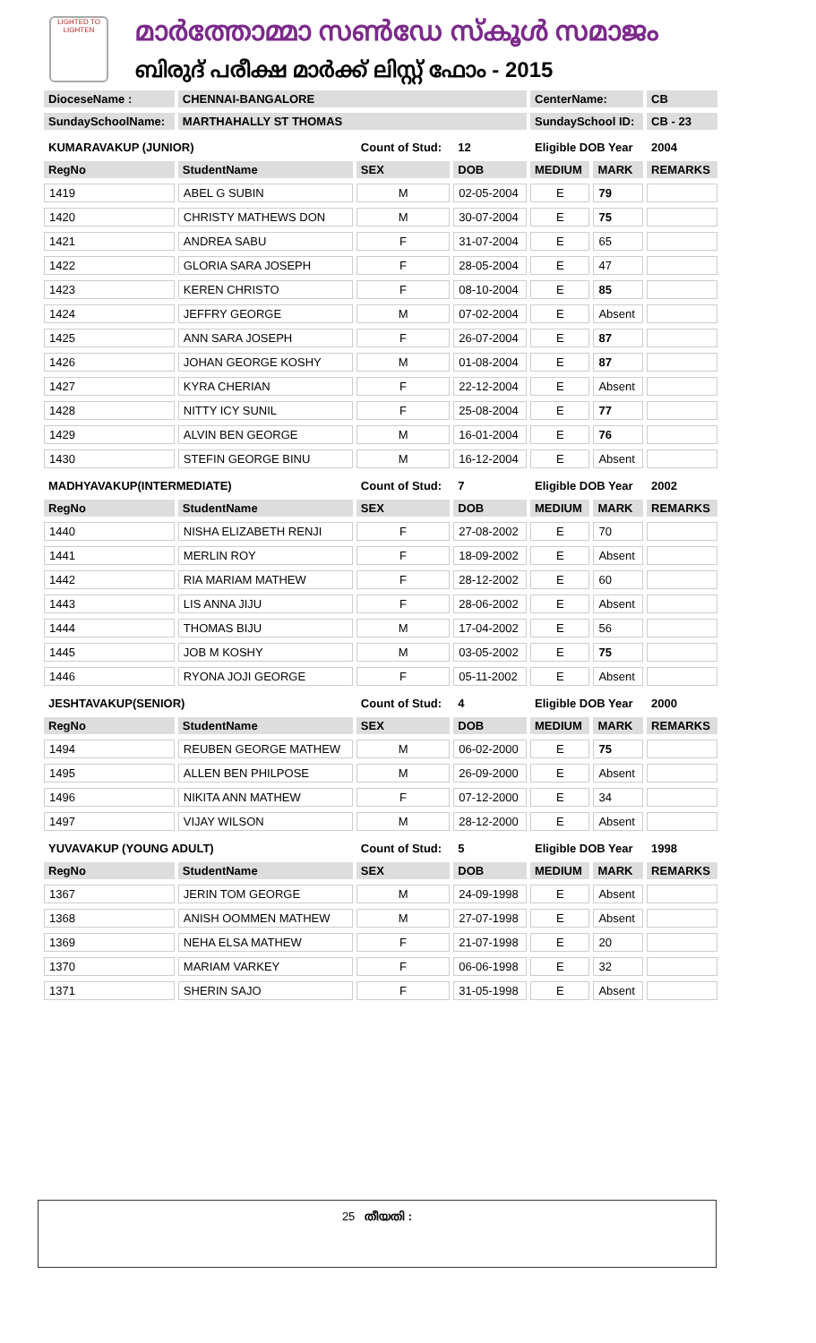LIGHTED TO LIGHTEN
മാർത്തോമ്മാ സൺഡേ സ്കൂൾ സമാജം
ബിരുദ് പരീക്ഷ മാർക്ക് ലിസ്റ്റ് ഫോം - 2015
| DioceseName : | CHENNAI-BANGALORE | | | CenterName: | | CB |
| SundaySchoolName: | MARTHAHALLY ST THOMAS | | | SundaySchool ID: | | CB - 23 |
| KUMARAVAKUP (JUNIOR) | | Count of Stud: | 12 | Eligible DOB Year | | 2004 |
| RegNo | StudentName | SEX | DOB | MEDIUM | MARK | REMARKS |
| 1419 | ABEL G SUBIN | M | 02-05-2004 | E | 79 | |
| 1420 | CHRISTY MATHEWS DON | M | 30-07-2004 | E | 75 | |
| 1421 | ANDREA SABU | F | 31-07-2004 | E | 65 | |
| 1422 | GLORIA SARA JOSEPH | F | 28-05-2004 | E | 47 | |
| 1423 | KEREN CHRISTO | F | 08-10-2004 | E | 85 | |
| 1424 | JEFFRY GEORGE | M | 07-02-2004 | E | Absent | |
| 1425 | ANN SARA JOSEPH | F | 26-07-2004 | E | 87 | |
| 1426 | JOHAN GEORGE KOSHY | M | 01-08-2004 | E | 87 | |
| 1427 | KYRA CHERIAN | F | 22-12-2004 | E | Absent | |
| 1428 | NITTY ICY SUNIL | F | 25-08-2004 | E | 77 | |
| 1429 | ALVIN BEN GEORGE | M | 16-01-2004 | E | 76 | |
| 1430 | STEFIN GEORGE BINU | M | 16-12-2004 | E | Absent | |
| MADHYAVAKUP(INTERMEDIATE) | | Count of Stud: | 7 | Eligible DOB Year | | 2002 |
| RegNo | StudentName | SEX | DOB | MEDIUM | MARK | REMARKS |
| 1440 | NISHA ELIZABETH RENJI | F | 27-08-2002 | E | 70 | |
| 1441 | MERLIN ROY | F | 18-09-2002 | E | Absent | |
| 1442 | RIA MARIAM MATHEW | F | 28-12-2002 | E | 60 | |
| 1443 | LIS ANNA JIJU | F | 28-06-2002 | E | Absent | |
| 1444 | THOMAS BIJU | M | 17-04-2002 | E | 56 | |
| 1445 | JOB M KOSHY | M | 03-05-2002 | E | 75 | |
| 1446 | RYONA JOJI GEORGE | F | 05-11-2002 | E | Absent | |
| JESHTAVAKUP(SENIOR) | | Count of Stud: | 4 | Eligible DOB Year | | 2000 |
| RegNo | StudentName | SEX | DOB | MEDIUM | MARK | REMARKS |
| 1494 | REUBEN GEORGE MATHEW | M | 06-02-2000 | E | 75 | |
| 1495 | ALLEN BEN PHILPOSE | M | 26-09-2000 | E | Absent | |
| 1496 | NIKITA ANN MATHEW | F | 07-12-2000 | E | 34 | |
| 1497 | VIJAY WILSON | M | 28-12-2000 | E | Absent | |
| YUVAVAKUP (YOUNG ADULT) | | Count of Stud: | 5 | Eligible DOB Year | | 1998 |
| RegNo | StudentName | SEX | DOB | MEDIUM | MARK | REMARKS |
| 1367 | JERIN TOM GEORGE | M | 24-09-1998 | E | Absent | |
| 1368 | ANISH OOMMEN MATHEW | M | 27-07-1998 | E | Absent | |
| 1369 | NEHA ELSA MATHEW | F | 21-07-1998 | E | 20 | |
| 1370 | MARIAM VARKEY | F | 06-06-1998 | E | 32 | |
| 1371 | SHERIN SAJO | F | 31-05-1998 | E | Absent | |
25 തീയതി :